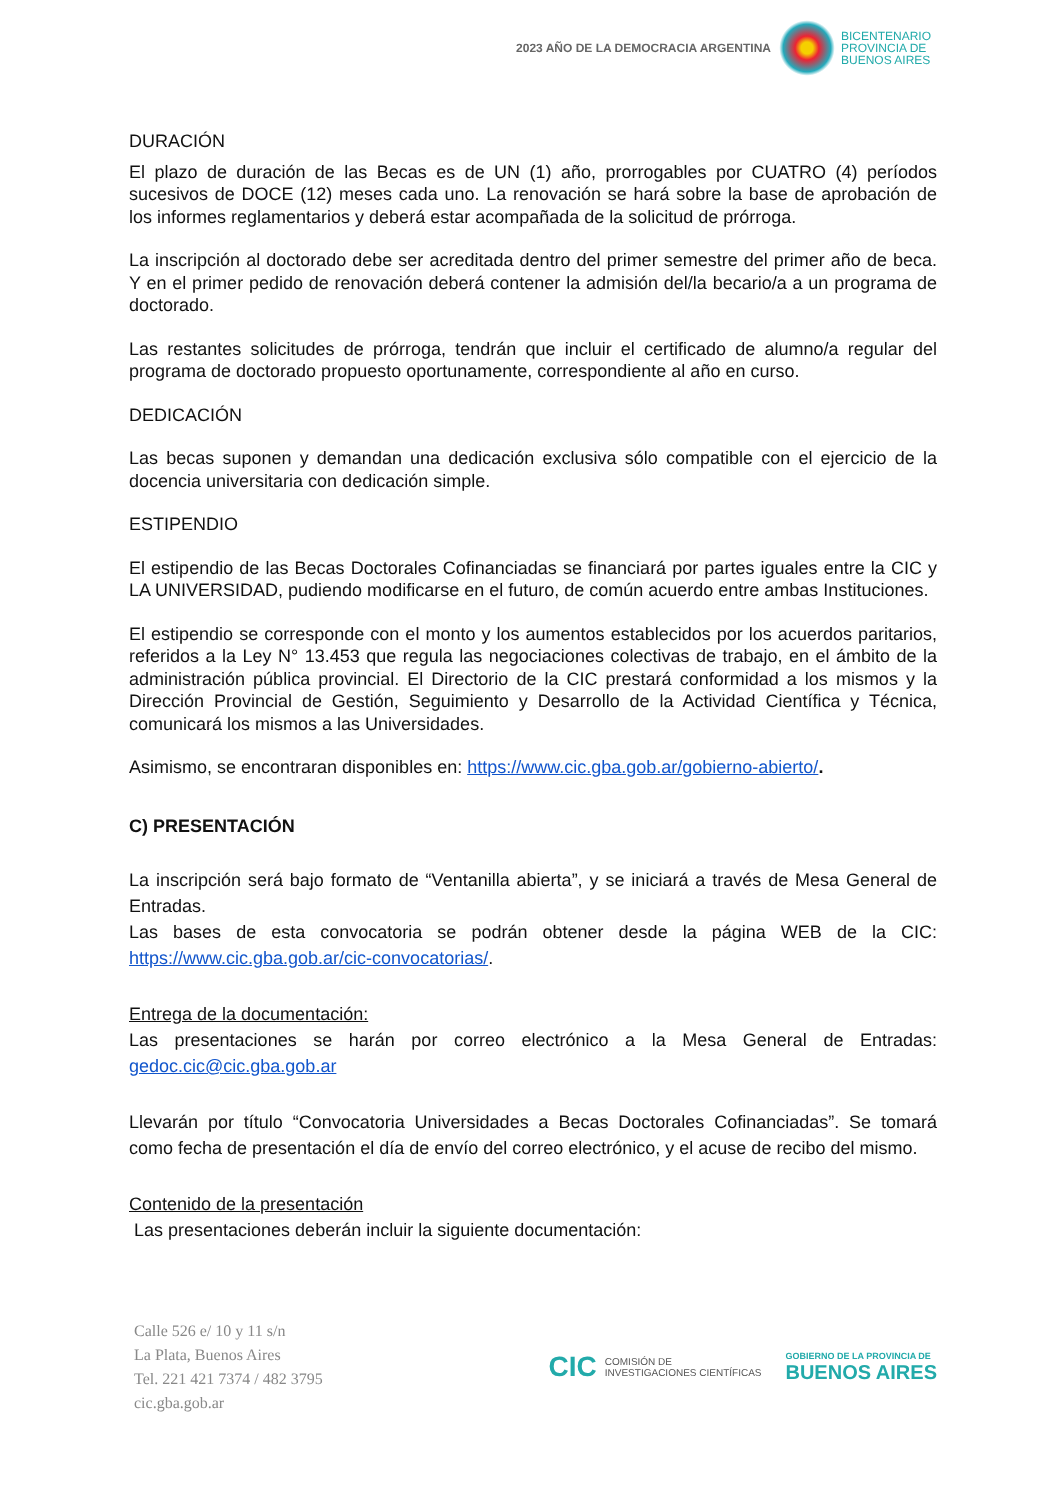2023 AÑO DE LA DEMOCRACIA ARGENTINA
BICENTENARIO
PROVINCIA DE
BUENOS AIRES
DURACIÓN
El plazo de duración de las Becas es de UN (1) año, prorrogables por CUATRO (4) períodos sucesivos de DOCE (12) meses cada uno. La renovación se hará sobre la base de aprobación de los informes reglamentarios y deberá estar acompañada de la solicitud de prórroga.
La inscripción al doctorado debe ser acreditada dentro del primer semestre del primer año de beca. Y en el primer pedido de renovación deberá contener la admisión del/la becario/a a un programa de doctorado.
Las restantes solicitudes de prórroga, tendrán que incluir el certificado de alumno/a regular del programa de doctorado propuesto oportunamente, correspondiente al año en curso.
DEDICACIÓN
Las becas suponen y demandan una dedicación exclusiva sólo compatible con el ejercicio de la docencia universitaria con dedicación simple.
ESTIPENDIO
El estipendio de las Becas Doctorales Cofinanciadas se financiará por partes iguales entre la CIC y LA UNIVERSIDAD, pudiendo modificarse en el futuro, de común acuerdo entre ambas Instituciones.
El estipendio se corresponde con el monto y los aumentos establecidos por los acuerdos paritarios, referidos a la Ley N° 13.453 que regula las negociaciones colectivas de trabajo, en el ámbito de la administración pública provincial. El Directorio de la CIC prestará conformidad a los mismos y la Dirección Provincial de Gestión, Seguimiento y Desarrollo de la Actividad Científica y Técnica, comunicará los mismos a las Universidades.
Asimismo, se encontraran disponibles en: https://www.cic.gba.gob.ar/gobierno-abierto/.
C) PRESENTACIÓN
La inscripción será bajo formato de “Ventanilla abierta”, y se iniciará a través de Mesa General de Entradas.
Las bases de esta convocatoria se podrán obtener desde la página WEB de la CIC: https://www.cic.gba.gob.ar/cic-convocatorias/.
Entrega de la documentación:
Las presentaciones se harán por correo electrónico a la Mesa General de Entradas: gedoc.cic@cic.gba.gob.ar
Llevarán por título “Convocatoria Universidades a Becas Doctorales Cofinanciadas”. Se tomará como fecha de presentación el día de envío del correo electrónico, y el acuse de recibo del mismo.
Contenido de la presentación
Las presentaciones deberán incluir la siguiente documentación:
Calle 526 e/ 10 y 11 s/n
La Plata, Buenos Aires
Tel. 221 421 7374 / 482 3795
cic.gba.gob.ar
CIC COMISIÓN DE
INVESTIGACIONES CIENTÍFICAS
GOBIERNO DE LA PROVINCIA DE
BUENOS AIRES